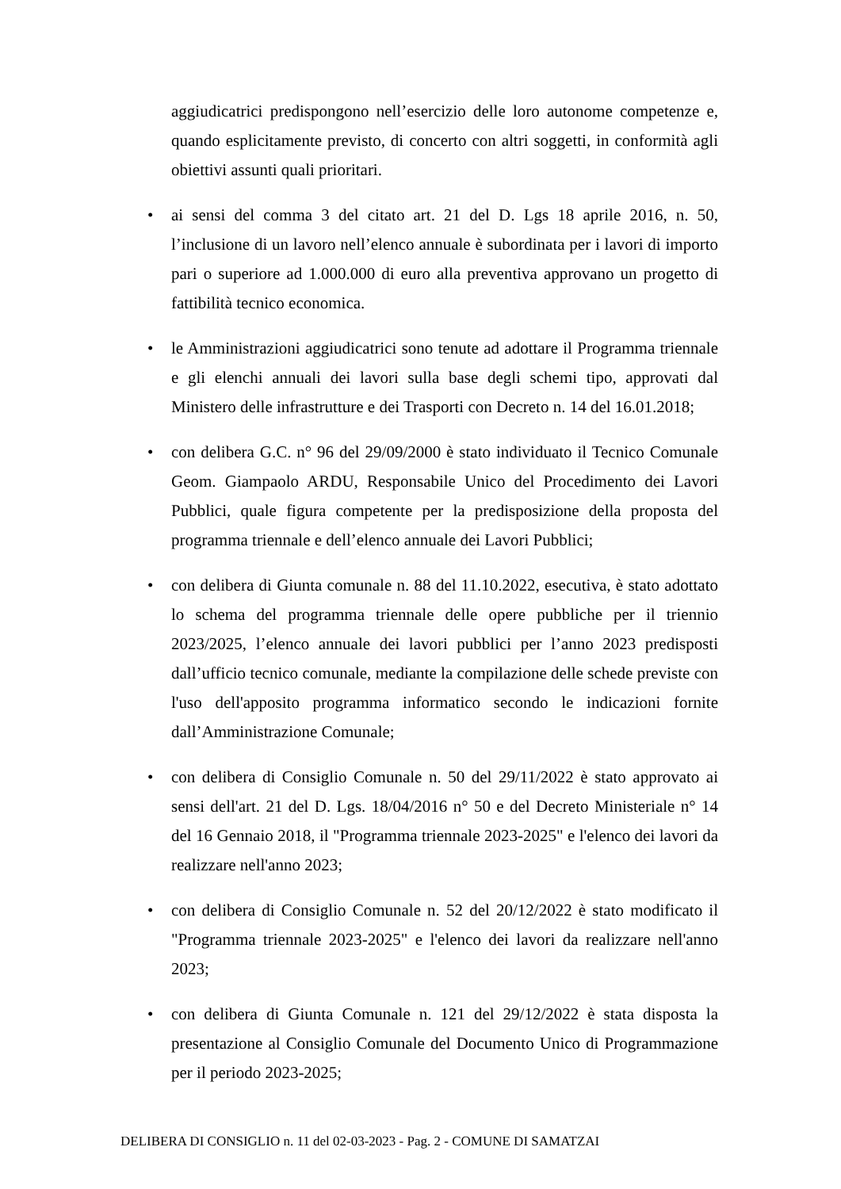aggiudicatrici predispongono nell’esercizio delle loro autonome competenze e, quando esplicitamente previsto, di concerto con altri soggetti, in conformità agli obiettivi assunti quali prioritari.
•
ai sensi del comma 3 del citato art. 21 del D. Lgs 18 aprile 2016, n. 50, l’inclusione di un lavoro nell’elenco annuale è subordinata per i lavori di importo pari o superiore ad 1.000.000 di euro alla preventiva approvano un progetto di fattibilità tecnico economica.
•
le Amministrazioni aggiudicatrici sono tenute ad adottare il Programma triennale e gli elenchi annuali dei lavori sulla base degli schemi tipo, approvati dal Ministero delle infrastrutture e dei Trasporti con Decreto n. 14 del 16.01.2018;
•
con delibera G.C. n° 96 del 29/09/2000 è stato individuato il Tecnico Comunale Geom. Giampaolo ARDU, Responsabile Unico del Procedimento dei Lavori Pubblici, quale figura competente per la predisposizione della proposta del programma triennale e dell’elenco annuale dei Lavori Pubblici;
•
con delibera di Giunta comunale n. 88 del 11.10.2022, esecutiva, è stato adottato lo schema del programma triennale delle opere pubbliche per il triennio 2023/2025, l’elenco annuale dei lavori pubblici per l’anno 2023 predisposti dall’ufficio tecnico comunale, mediante la compilazione delle schede previste con l'uso dell'apposito programma informatico secondo le indicazioni fornite dall’Amministrazione Comunale;
•
con delibera di Consiglio Comunale n. 50 del 29/11/2022 è stato approvato ai sensi dell'art. 21 del D. Lgs. 18/04/2016 n° 50 e del Decreto Ministeriale n° 14 del 16 Gennaio 2018, il "Programma triennale 2023-2025" e l'elenco dei lavori da realizzare nell'anno 2023;
•
con delibera di Consiglio Comunale n. 52 del 20/12/2022 è stato modificato il "Programma triennale 2023-2025" e l'elenco dei lavori da realizzare nell'anno 2023;
•
con delibera di Giunta Comunale n. 121 del 29/12/2022 è stata disposta la presentazione al Consiglio Comunale del Documento Unico di Programmazione per il periodo 2023-2025;
DELIBERA DI CONSIGLIO n. 11 del 02-03-2023 - Pag. 2 - COMUNE DI SAMATZAI